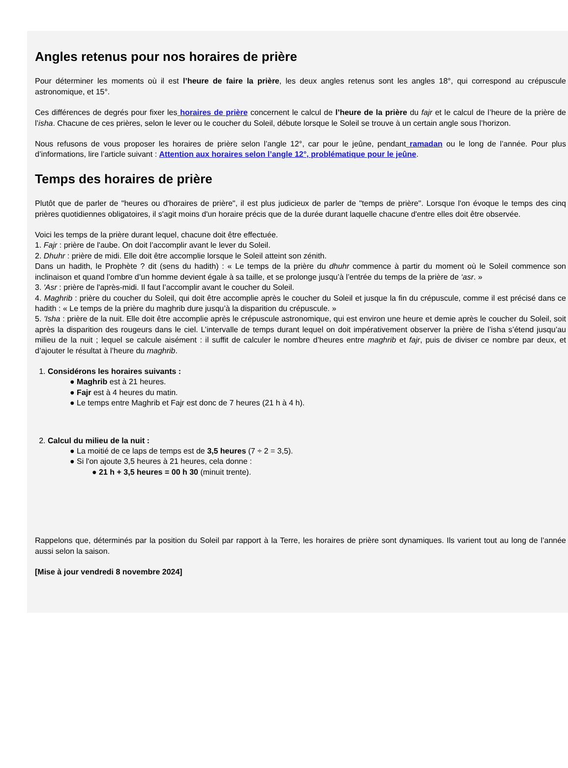Angles retenus pour nos horaires de prière
Pour déterminer les moments où il est l’heure de faire la prière, les deux angles retenus sont les angles 18°, qui correspond au crépuscule astronomique, et 15°.
Ces différences de degrés pour fixer les horaires de prière concernent le calcul de l’heure de la prière du fajr et le calcul de l’heure de la prière de l’isha. Chacune de ces prières, selon le lever ou le coucher du Soleil, débute lorsque le Soleil se trouve à un certain angle sous l’horizon.
Nous refusons de vous proposer les horaires de prière selon l’angle 12°, car pour le jeûne, pendant ramadan ou le long de l’année. Pour plus d’informations, lire l’article suivant : Attention aux horaires selon l’angle 12°, problématique pour le jeûne.
Temps des horaires de prière
Plutôt que de parler de "heures ou d'horaires de prière", il est plus judicieux de parler de "temps de prière". Lorsque l'on évoque le temps des cinq prières quotidiennes obligatoires, il s'agit moins d'un horaire précis que de la durée durant laquelle chacune d'entre elles doit être observée.
Voici les temps de la prière durant lequel, chacune doit être effectuée.
1. Fajr : prière de l'aube. On doit l’accomplir avant le lever du Soleil.
2. Dhuhr : prière de midi. Elle doit être accomplie lorsque le Soleil atteint son zénith.
Dans un hadith, le Prophète ? dit (sens du hadith) : « Le temps de la prière du dhuhr commence à partir du moment où le Soleil commence son inclinaison et quand l’ombre d’un homme devient égale à sa taille, et se prolonge jusqu’à l’entrée du temps de la prière de ‘asr. »
3. 'Asr : prière de l'après-midi. Il faut l’accomplir avant le coucher du Soleil.
4. Maghrib : prière du coucher du Soleil, qui doit être accomplie après le coucher du Soleil et jusque la fin du crépuscule, comme il est précisé dans ce hadith : « Le temps de la prière du maghrib dure jusqu’à la disparition du crépuscule. »
5. 'Isha : prière de la nuit. Elle doit être accomplie après le crépuscule astronomique, qui est environ une heure et demie après le coucher du Soleil, soit après la disparition des rougeurs dans le ciel. L’intervalle de temps durant lequel on doit impérativement observer la prière de l’isha s’étend jusqu’au milieu de la nuit ; lequel se calcule aisément : il suffit de calculer le nombre d’heures entre maghrib et fajr, puis de diviser ce nombre par deux, et d’ajouter le résultat à l’heure du maghrib.
1. Considérons les horaires suivants :
● Maghrib est à 21 heures.
● Fajr est à 4 heures du matin.
● Le temps entre Maghrib et Fajr est donc de 7 heures (21 h à 4 h).
2. Calcul du milieu de la nuit :
● La moitié de ce laps de temps est de 3,5 heures (7 ÷ 2 = 3,5).
● Si l'on ajoute 3,5 heures à 21 heures, cela donne :
● 21 h + 3,5 heures = 00 h 30 (minuit trente).
Rappelons que, déterminés par la position du Soleil par rapport à la Terre, les horaires de prière sont dynamiques. Ils varient tout au long de l’année aussi selon la saison.
[Mise à jour vendredi 8 novembre 2024]